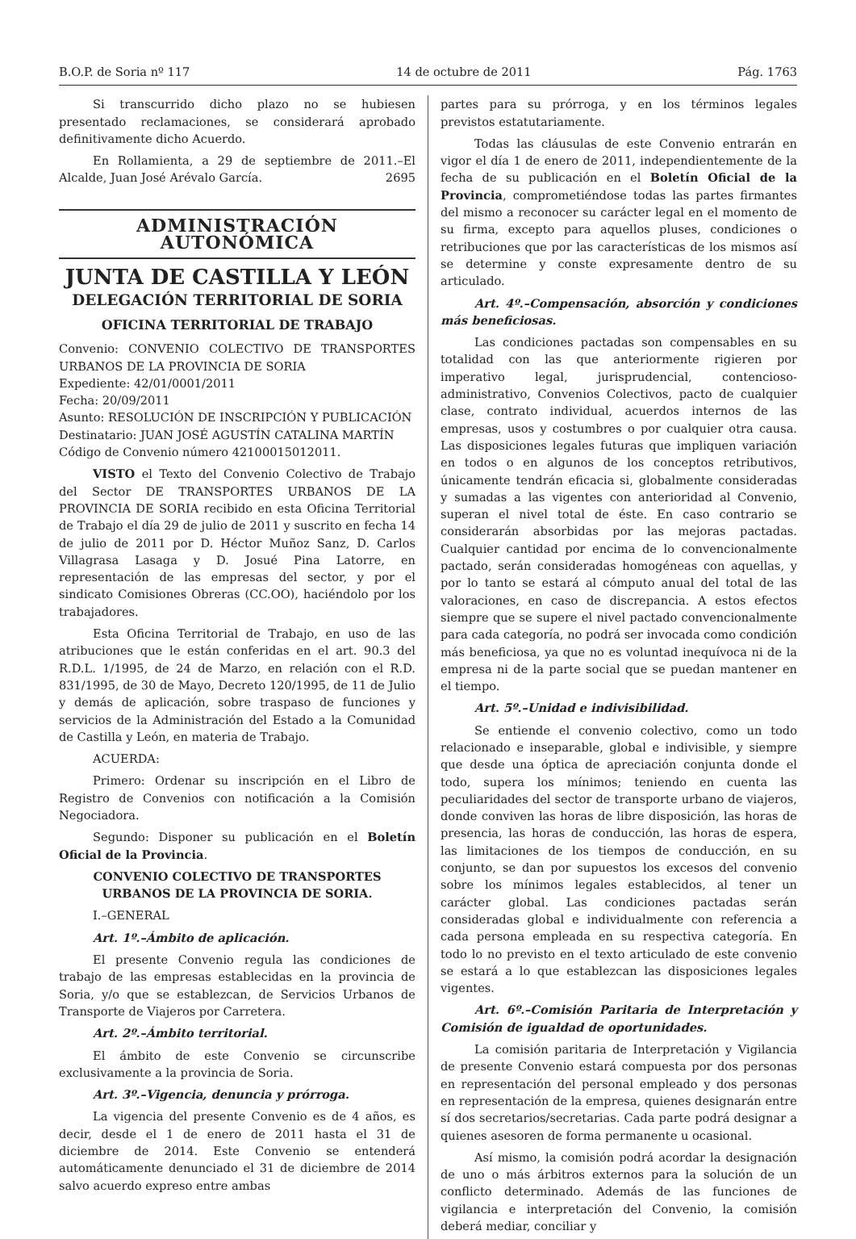B.O.P. de Soria nº 117 14 de octubre de 2011 Pág. 1763
Si transcurrido dicho plazo no se hubiesen presentado reclamaciones, se considerará aprobado definitivamente dicho Acuerdo.
En Rollamienta, a 29 de septiembre de 2011.–El Alcalde, Juan José Arévalo García. 2695
ADMINISTRACIÓN AUTONÓMICA
JUNTA DE CASTILLA Y LEÓN
DELEGACIÓN TERRITORIAL DE SORIA
OFICINA TERRITORIAL DE TRABAJO
Convenio: CONVENIO COLECTIVO DE TRANSPORTES URBANOS DE LA PROVINCIA DE SORIA
Expediente: 42/01/0001/2011
Fecha: 20/09/2011
Asunto: RESOLUCIÓN DE INSCRIPCIÓN Y PUBLICACIÓN
Destinatario: JUAN JOSÉ AGUSTÍN CATALINA MARTÍN
Código de Convenio número 42100015012011.
VISTO el Texto del Convenio Colectivo de Trabajo del Sector DE TRANSPORTES URBANOS DE LA PROVINCIA DE SORIA recibido en esta Oficina Territorial de Trabajo el día 29 de julio de 2011 y suscrito en fecha 14 de julio de 2011 por D. Héctor Muñoz Sanz, D. Carlos Villagrasa Lasaga y D. Josué Pina Latorre, en representación de las empresas del sector, y por el sindicato Comisiones Obreras (CC.OO), haciéndolo por los trabajadores.
Esta Oficina Territorial de Trabajo, en uso de las atribuciones que le están conferidas en el art. 90.3 del R.D.L. 1/1995, de 24 de Marzo, en relación con el R.D. 831/1995, de 30 de Mayo, Decreto 120/1995, de 11 de Julio y demás de aplicación, sobre traspaso de funciones y servicios de la Administración del Estado a la Comunidad de Castilla y León, en materia de Trabajo.
ACUERDA:
Primero: Ordenar su inscripción en el Libro de Registro de Convenios con notificación a la Comisión Negociadora.
Segundo: Disponer su publicación en el Boletín Oficial de la Provincia.
CONVENIO COLECTIVO DE TRANSPORTES URBANOS DE LA PROVINCIA DE SORIA.
I.–GENERAL
Art. 1º.–Ámbito de aplicación.
El presente Convenio regula las condiciones de trabajo de las empresas establecidas en la provincia de Soria, y/o que se establezcan, de Servicios Urbanos de Transporte de Viajeros por Carretera.
Art. 2º.–Ámbito territorial.
El ámbito de este Convenio se circunscribe exclusivamente a la provincia de Soria.
Art. 3º.–Vigencia, denuncia y prórroga.
La vigencia del presente Convenio es de 4 años, es decir, desde el 1 de enero de 2011 hasta el 31 de diciembre de 2014. Este Convenio se entenderá automáticamente denunciado el 31 de diciembre de 2014 salvo acuerdo expreso entre ambas
partes para su prórroga, y en los términos legales previstos estatutariamente.
Todas las cláusulas de este Convenio entrarán en vigor el día 1 de enero de 2011, independientemente de la fecha de su publicación en el Boletín Oficial de la Provincia, comprometiéndose todas las partes firmantes del mismo a reconocer su carácter legal en el momento de su firma, excepto para aquellos pluses, condiciones o retribuciones que por las características de los mismos así se determine y conste expresamente dentro de su articulado.
Art. 4º.–Compensación, absorción y condiciones más beneficiosas.
Las condiciones pactadas son compensables en su totalidad con las que anteriormente rigieren por imperativo legal, jurisprudencial, contencioso-administrativo, Convenios Colectivos, pacto de cualquier clase, contrato individual, acuerdos internos de las empresas, usos y costumbres o por cualquier otra causa. Las disposiciones legales futuras que impliquen variación en todos o en algunos de los conceptos retributivos, únicamente tendrán eficacia si, globalmente consideradas y sumadas a las vigentes con anterioridad al Convenio, superan el nivel total de éste. En caso contrario se considerarán absorbidas por las mejoras pactadas. Cualquier cantidad por encima de lo convencionalmente pactado, serán consideradas homogéneas con aquellas, y por lo tanto se estará al cómputo anual del total de las valoraciones, en caso de discrepancia. A estos efectos siempre que se supere el nivel pactado convencionalmente para cada categoría, no podrá ser invocada como condición más beneficiosa, ya que no es voluntad inequívoca ni de la empresa ni de la parte social que se puedan mantener en el tiempo.
Art. 5º.–Unidad e indivisibilidad.
Se entiende el convenio colectivo, como un todo relacionado e inseparable, global e indivisible, y siempre que desde una óptica de apreciación conjunta donde el todo, supera los mínimos; teniendo en cuenta las peculiaridades del sector de transporte urbano de viajeros, donde conviven las horas de libre disposición, las horas de presencia, las horas de conducción, las horas de espera, las limitaciones de los tiempos de conducción, en su conjunto, se dan por supuestos los excesos del convenio sobre los mínimos legales establecidos, al tener un carácter global. Las condiciones pactadas serán consideradas global e individualmente con referencia a cada persona empleada en su respectiva categoría. En todo lo no previsto en el texto articulado de este convenio se estará a lo que establezcan las disposiciones legales vigentes.
Art. 6º.–Comisión Paritaria de Interpretación y Comisión de igualdad de oportunidades.
La comisión paritaria de Interpretación y Vigilancia de presente Convenio estará compuesta por dos personas en representación del personal empleado y dos personas en representación de la empresa, quienes designarán entre sí dos secretarios/secretarias. Cada parte podrá designar a quienes asesoren de forma permanente u ocasional.
Así mismo, la comisión podrá acordar la designación de uno o más árbitros externos para la solución de un conflicto determinado. Además de las funciones de vigilancia e interpretación del Convenio, la comisión deberá mediar, conciliar y